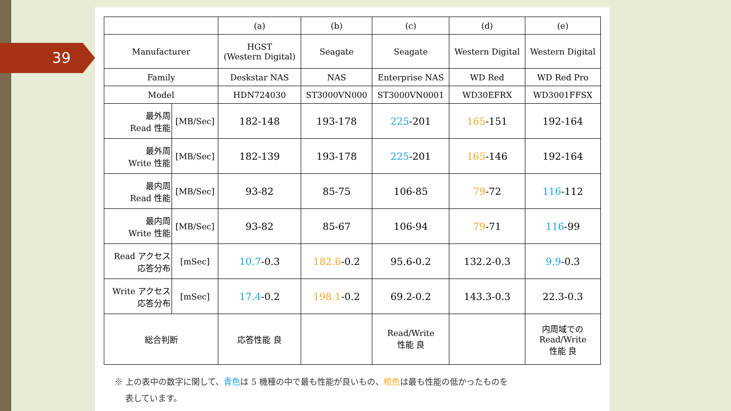39
| | | (a) | (b) | (c) | (d) | (e) |
| --- | --- | --- | --- | --- | --- | --- |
| Manufacturer | | HGST (Western Digital) | Seagate | Seagate | Western Digital | Western Digital |
| Family | | Deskstar NAS | NAS | Enterprise NAS | WD Red | WD Red Pro |
| Model | | HDN724030 | ST3000VN000 | ST3000VN0001 | WD30EFRX | WD3001FFSX |
| 最外周 Read 性能 | [MB/Sec] | 182-148 | 193-178 | 225 -201 | 165 -151 | 192-164 |
| 最外周 Write 性能 | [MB/Sec] | 182-139 | 193-178 | 225 -201 | 165 -146 | 192-164 |
| 最内周 Read 性能 | [MB/Sec] | 93-82 | 85-75 | 106-85 | 79 -72 | 116 -112 |
| 最内周 Write 性能 | [MB/Sec] | 93-82 | 85-67 | 106-94 | 79 -71 | 116 -99 |
| Read アクセス 応答分布 | [mSec] | 10.7 -0.3 | 182.6 -0.2 | 95.6-0.2 | 132.2-0.3 | 9.9 -0.3 |
| Write アクセス 応答分布 | [mSec] | 17.4 -0.2 | 198.1 -0.2 | 69.2-0.2 | 143.3-0.3 | 22.3-0.3 |
| 総合判断 | | 応答性能 良 | | Read/Write 性能 良 | | 内周域での Read/Write 性能 良 |
※ 上の表中の数字に関して、青色は 5 機種の中で最も性能が良いもの、橙色は最も性能の低かったものを
　 表しています。